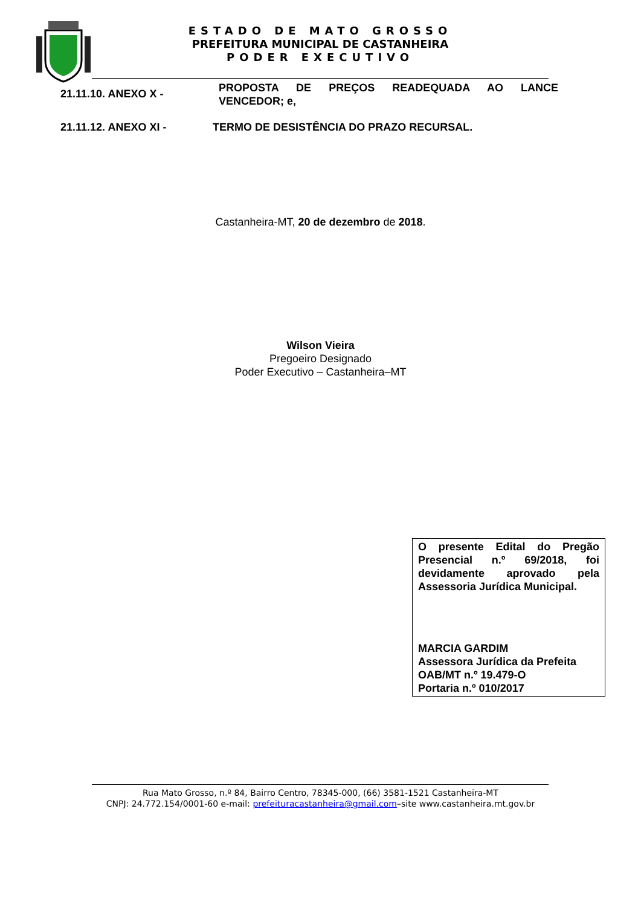ESTADO DE MATO GROSSO
PREFEITURA MUNICIPAL DE CASTANHEIRA
PODER EXECUTIVO
21.11.10. ANEXO X -
PROPOSTA DE PREÇOS READEQUADA AO LANCE
VENCEDOR; e,
21.11.12. ANEXO XI - TERMO DE DESISTÊNCIA DO PRAZO RECURSAL.
Castanheira-MT, 20 de dezembro de 2018.
Wilson Vieira
Pregoeiro Designado
Poder Executivo – Castanheira–MT
O presente Edital do Pregão Presencial n.º 69/2018, foi devidamente aprovado pela Assessoria Jurídica Municipal.
MARCIA GARDIM
Assessora Jurídica da Prefeita
OAB/MT n.º 19.479-O
Portaria n.º 010/2017
Rua Mato Grosso, n.º 84, Bairro Centro, 78345-000, (66) 3581-1521 Castanheira-MT
CNPJ: 24.772.154/0001-60 e-mail: prefeituracastanheira@gmail.com–site www.castanheira.mt.gov.br